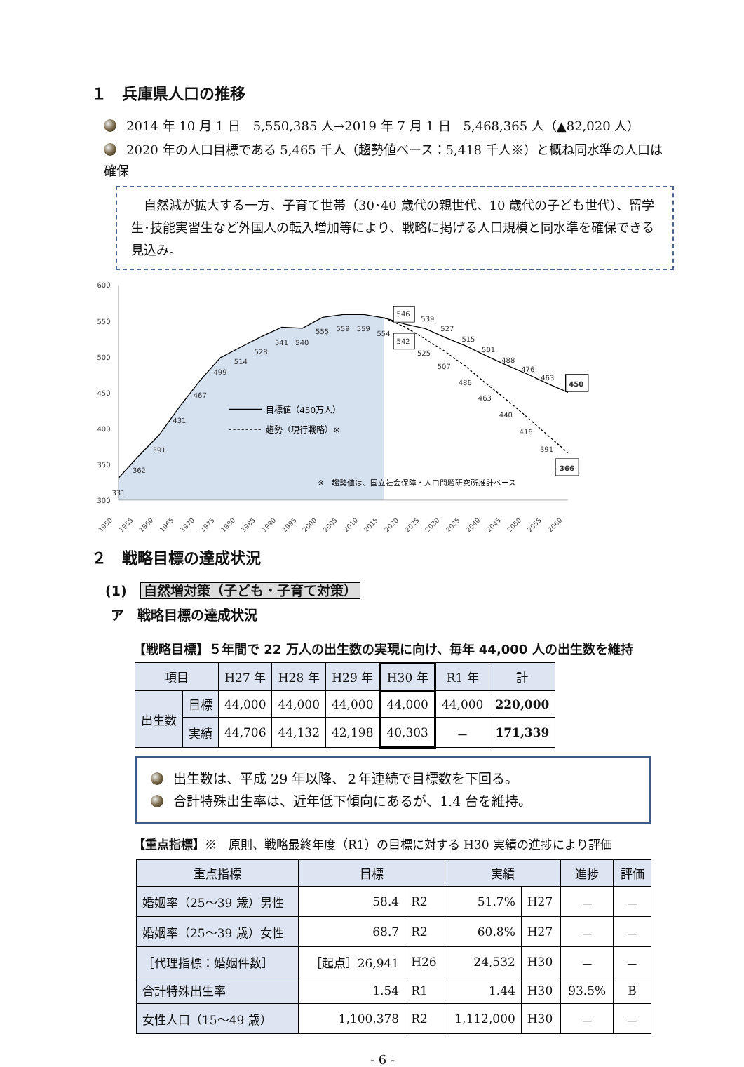１　兵庫県人口の推移
2014 年 10 月 1 日　5,550,385 人→2019 年 7 月 1 日　5,468,365 人（▲82,020 人）
2020 年の人口目標である 5,465 千人（趨勢値ベース：5,418 千人※）と概ね同水準の人口は確保
　自然減が拡大する一方、子育て世帯（30･40 歳代の親世代、10 歳代の子ども世代）、留学生･技能実習生など外国人の転入増加等により、戦略に掲げる人口規模と同水準を確保できる見込み。
600
550
500
450
400
350
300
331
362
391
431
467
499
514
528
541
540
555
559
559
554
546
539
527
515
501
488
476
463
542
525
507
486
463
440
416
391
450
366
目標値（450万人）
趨勢（現行戦略）※
※　趨勢値は、国立社会保障・人口問題研究所推計ベース
1950
1955
1960
1965
1970
1975
1980
1985
1990
1995
2000
2005
2010
2015
2020
2025
2030
2035
2040
2045
2050
2055
2060
２　戦略目標の達成状況
(1)　自然増対策（子ども・子育て対策）
ア　戦略目標の達成状況
【戦略目標】５年間で 22 万人の出生数の実現に向け、毎年 44,000 人の出生数を維持
| 項目 | | H27 年 | H28 年 | H29 年 | H30 年 | R1 年 | 計 |
| --- | --- | --- | --- | --- | --- | --- | --- |
| 出生数 | 目標 | 44,000 | 44,000 | 44,000 | 44,000 | 44,000 | 220,000 |
| | 実績 | 44,706 | 44,132 | 42,198 | 40,303 | － | 171,339 |
出生数は、平成 29 年以降、２年連続で目標数を下回る。
合計特殊出生率は、近年低下傾向にあるが、1.4 台を維持。
【重点指標】※　原則、戦略最終年度（R1）の目標に対する H30 実績の進捗により評価
| 重点指標 | 目標 | | 実績 | | 進捗 | 評価 |
| --- | --- | --- | --- | --- | --- | --- |
| 婚姻率（25～39 歳）男性 | 58.4 | R2 | 51.7% | H27 | － | － |
| 婚姻率（25～39 歳）女性 | 68.7 | R2 | 60.8% | H27 | － | － |
| ［代理指標：婚姻件数］ | ［起点］26,941 | H26 | 24,532 | H30 | － | － |
| 合計特殊出生率 | 1.54 | R1 | 1.44 | H30 | 93.5% | B |
| 女性人口（15～49 歳） | 1,100,378 | R2 | 1,112,000 | H30 | － | － |
- 6 -